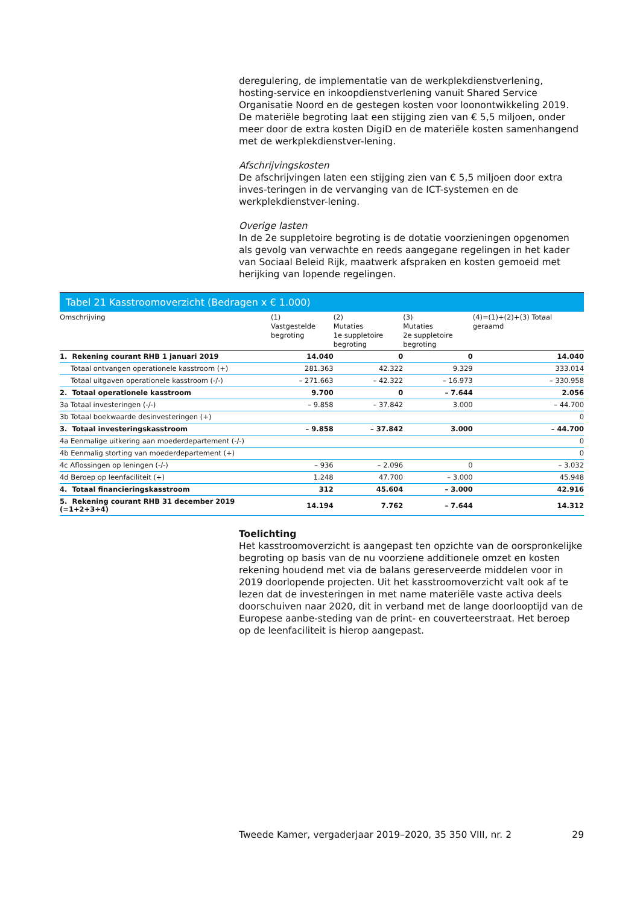deregulering, de implementatie van de werkplekdienstverlening, hosting-service en inkoopdienstverlening vanuit Shared Service Organisatie Noord en de gestegen kosten voor loonontwikkeling 2019. De materiële begroting laat een stijging zien van € 5,5 miljoen, onder meer door de extra kosten DigiD en de materiële kosten samenhangend met de werkplekdienstver-lening.
Afschrijvingskosten
De afschrijvingen laten een stijging zien van € 5,5 miljoen door extra inves-teringen in de vervanging van de ICT-systemen en de werkplekdienstver-lening.
Overige lasten
In de 2e suppletoire begroting is de dotatie voorzieningen opgenomen als gevolg van verwachte en reeds aangegane regelingen in het kader van Sociaal Beleid Rijk, maatwerk afspraken en kosten gemoeid met herijking van lopende regelingen.
Tabel 21 Kasstroomoverzicht (Bedragen x € 1.000)
| Omschrijving | (1) Vastgestelde begroting | (2) Mutaties 1e suppletoire begroting | (3) Mutaties 2e suppletoire begroting | (4)=(1)+(2)+(3) Totaal geraamd |
| --- | --- | --- | --- | --- |
| 1. Rekening courant RHB 1 januari 2019 | 14.040 | 0 | 0 | 14.040 |
| Totaal ontvangen operationele kasstroom (+) | 281.363 | 42.322 | 9.329 | 333.014 |
| Totaal uitgaven operationele kasstroom (-/-) | – 271.663 | – 42.322 | – 16.973 | – 330.958 |
| 2. Totaal operationele kasstroom | 9.700 | 0 | – 7.644 | 2.056 |
| 3a Totaal investeringen (-/-) | – 9.858 | – 37.842 | 3.000 | – 44.700 |
| 3b Totaal boekwaarde desinvesteringen (+) | | | | 0 |
| 3. Totaal investeringskasstroom | – 9.858 | – 37.842 | 3.000 | – 44.700 |
| 4a Eenmalige uitkering aan moederdepartement (-/-) | | | | 0 |
| 4b Eenmalig storting van moederdepartement (+) | | | | 0 |
| 4c Aflossingen op leningen (-/-) | – 936 | – 2.096 | 0 | – 3.032 |
| 4d Beroep op leenfaciliteit (+) | 1.248 | 47.700 | – 3.000 | 45.948 |
| 4. Totaal financieringskasstroom | 312 | 45.604 | – 3.000 | 42.916 |
| 5. Rekening courant RHB 31 december 2019 (=1+2+3+4) | 14.194 | 7.762 | – 7.644 | 14.312 |
Toelichting
Het kasstroomoverzicht is aangepast ten opzichte van de oorspronkelijke begroting op basis van de nu voorziene additionele omzet en kosten rekening houdend met via de balans gereserveerde middelen voor in 2019 doorlopende projecten. Uit het kasstroomoverzicht valt ook af te lezen dat de investeringen in met name materiële vaste activa deels doorschuiven naar 2020, dit in verband met de lange doorlooptijd van de Europese aanbe-steding van de print- en couverteerstraat. Het beroep op de leenfaciliteit is hierop aangepast.
Tweede Kamer, vergaderjaar 2019–2020, 35 350 VIII, nr. 2 29